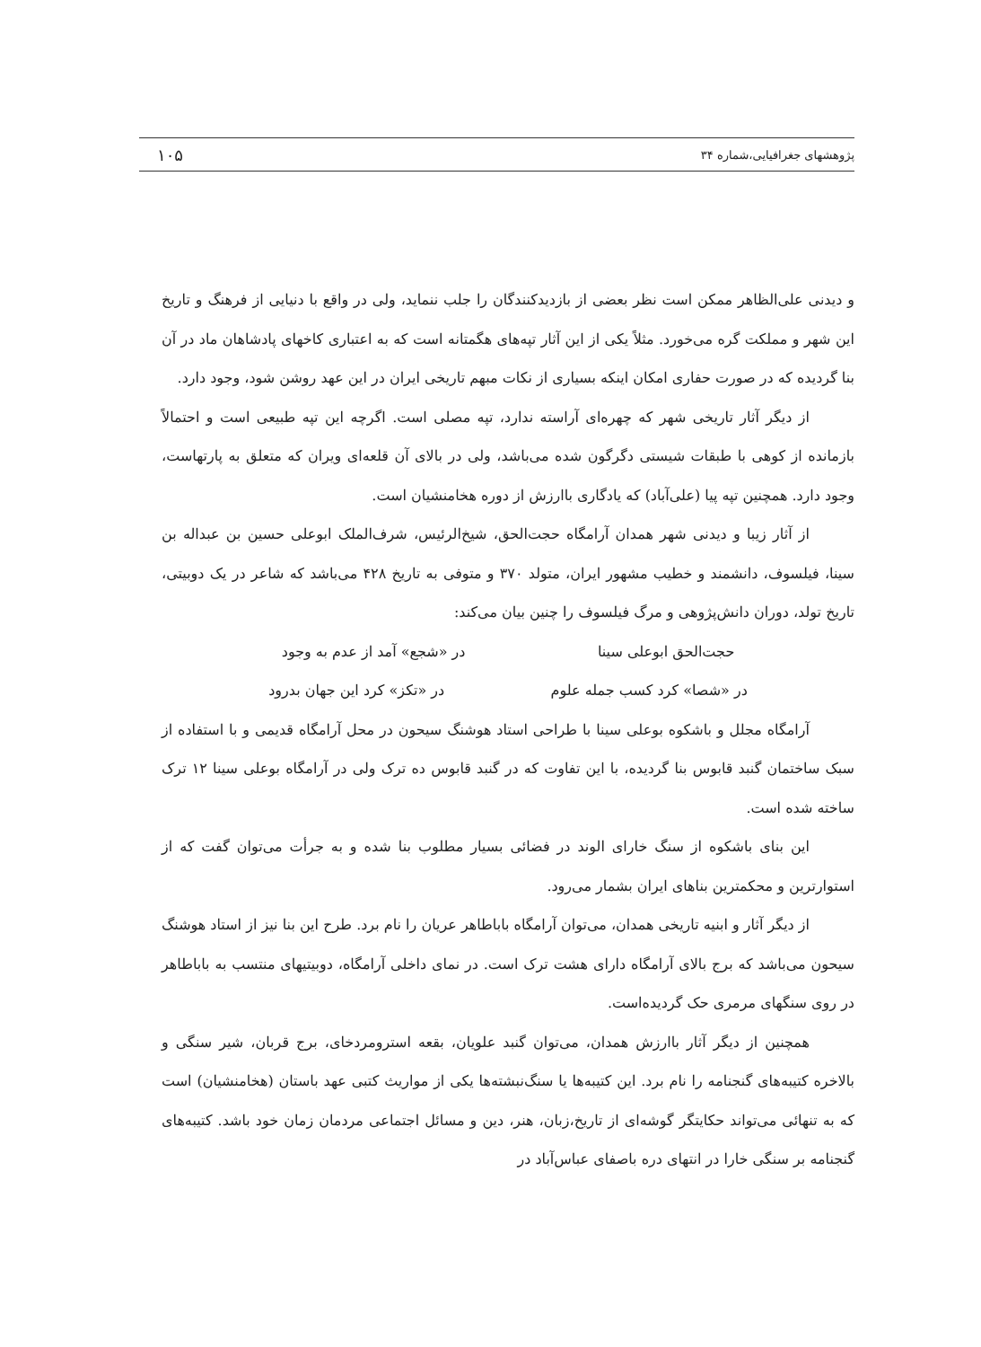پژوهشهای جغرافیایی،شماره ۳۴ ۱۰۵
و دیدنی علی‌الظاهر ممکن است نظر بعضی از بازدیدکنندگان را جلب ننماید، ولی در واقع با دنیایی از فرهنگ و تاریخ این شهر و مملکت گره می‌خورد. مثلاً یکی از این آثار تپه‌های هگمتانه است که به اعتباری کاخهای پادشاهان ماد در آن بنا گردیده که در صورت حفاری امکان اینکه بسیاری از نکات مبهم تاریخی ایران در این عهد روشن شود، وجود دارد.
از دیگر آثار تاریخی شهر که چهره‌ای آراسته ندارد، تپه مصلی است. اگرچه این تپه طبیعی است و احتمالاً بازمانده از کوهی با طبقات شیستی دگرگون شده می‌باشد، ولی در بالای آن قلعه‌ای ویران که متعلق به پارتهاست، وجود دارد. همچنین تپه پیا (علی‌آباد) که یادگاری باارزش از دوره هخامنشیان است.
از آثار زیبا و دیدنی شهر همدان آرامگاه حجت‌الحق، شیخ‌الرئیس، شرف‌الملک ابوعلی حسین بن عبداله بن سینا، فیلسوف، دانشمند و خطیب مشهور ایران، متولد ۳۷۰ و متوفی به تاریخ ۴۲۸ می‌باشد که شاعر در یک دوبیتی، تاریخ تولد، دوران دانش‌پژوهی و مرگ فیلسوف را چنین بیان می‌کند:
حجت‌الحق ابوعلی سینا در «شجع» آمد از عدم به وجود
در «شصا» کرد کسب جمله علوم در «تکز» کرد این جهان بدرود
آرامگاه مجلل و باشکوه بوعلی سینا با طراحی استاد هوشنگ سیحون در محل آرامگاه قدیمی و با استفاده از سبک ساختمان گنبد قابوس بنا گردیده، با این تفاوت که در گنبد قابوس ده ترک ولی در آرامگاه بوعلی سینا ۱۲ ترک ساخته شده است.
این بنای باشکوه از سنگ خارای الوند در فضائی بسیار مطلوب بنا شده و به جرأت می‌توان گفت که از استوارترین و محکمترین بناهای ایران بشمار می‌رود.
از دیگر آثار و ابنیه تاریخی همدان، می‌توان آرامگاه باباطاهر عریان را نام برد. طرح این بنا نیز از استاد هوشنگ سیحون می‌باشد که برج بالای آرامگاه دارای هشت ترک است. در نمای داخلی آرامگاه، دوبیتیهای منتسب به باباطاهر در روی سنگهای مرمری حک گردیده‌است.
همچنین از دیگر آثار باارزش همدان، می‌توان گنبد علویان، بقعه استرومردخای، برج قربان، شیر سنگی و بالاخره کتیبه‌های گنجنامه را نام برد. این کتیبه‌ها یا سنگ‌نبشته‌ها یکی از مواریث کتبی عهد باستان (هخامنشیان) است که به تنهائی می‌تواند حکایتگر گوشه‌ای از تاریخ،زبان، هنر، دین و مسائل اجتماعی مردمان زمان خود باشد. کتیبه‌های گنجنامه بر سنگی خارا در انتهای دره باصفای عباس‌آباد در